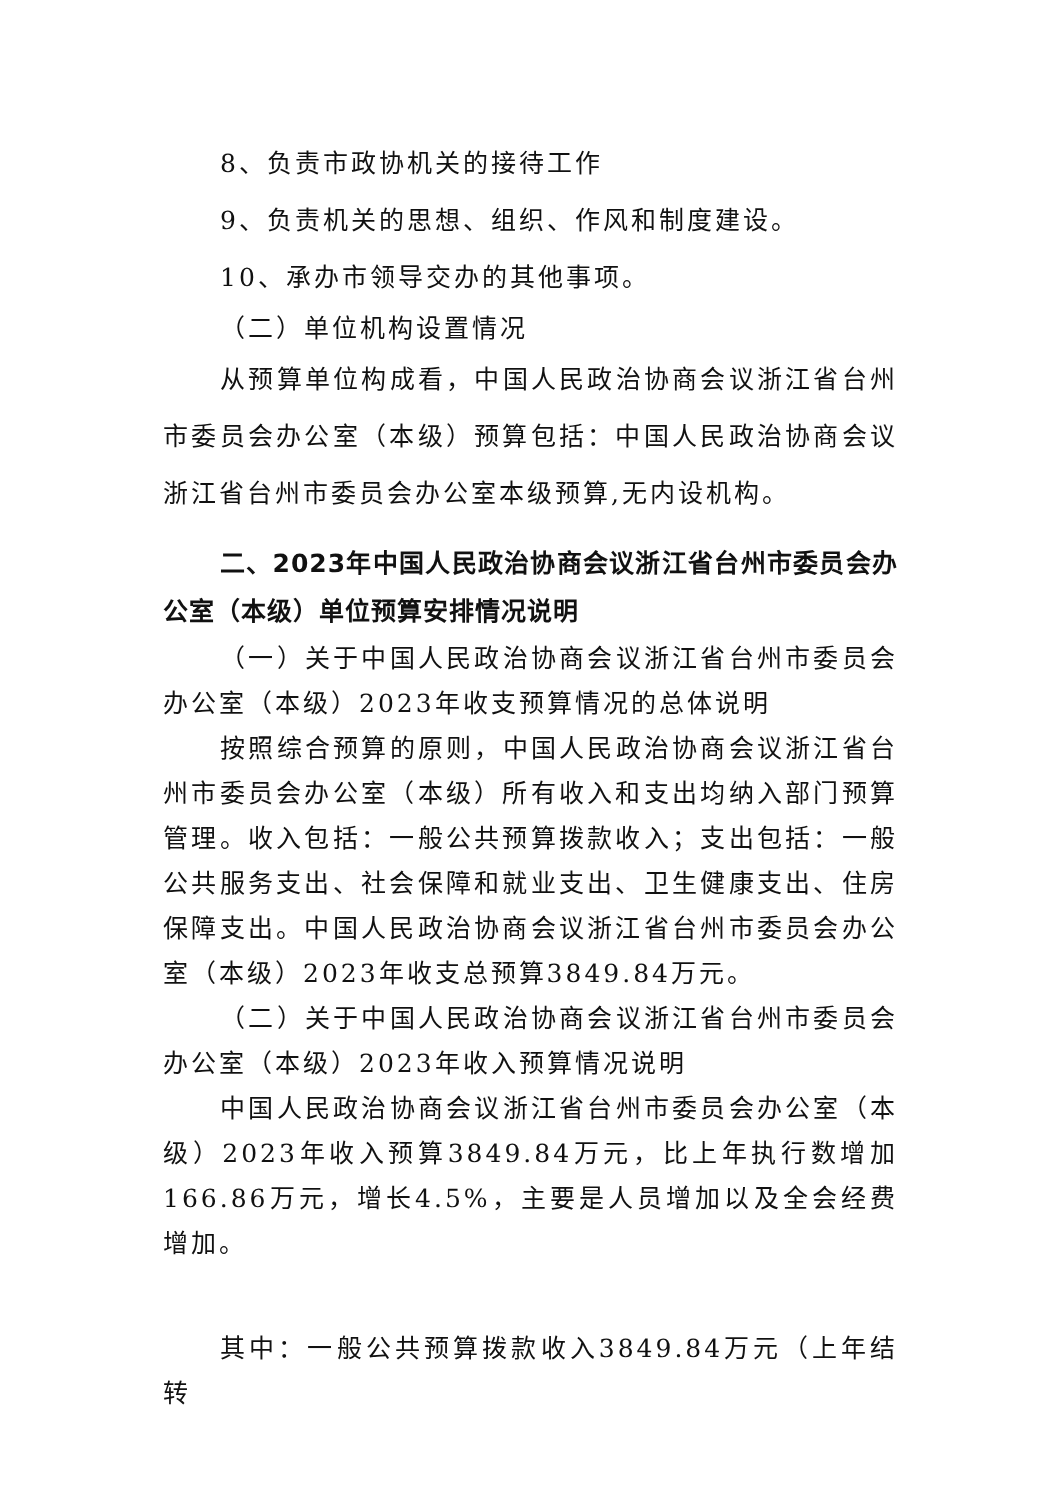8、负责市政协机关的接待工作
9、负责机关的思想、组织、作风和制度建设。
10、承办市领导交办的其他事项。
（二）单位机构设置情况
从预算单位构成看，中国人民政治协商会议浙江省台州市委员会办公室（本级）预算包括：中国人民政治协商会议浙江省台州市委员会办公室本级预算,无内设机构。
二、2023年中国人民政治协商会议浙江省台州市委员会办公室（本级）单位预算安排情况说明
（一）关于中国人民政治协商会议浙江省台州市委员会办公室（本级）2023年收支预算情况的总体说明
按照综合预算的原则，中国人民政治协商会议浙江省台州市委员会办公室（本级）所有收入和支出均纳入部门预算管理。收入包括：一般公共预算拨款收入；支出包括：一般公共服务支出、社会保障和就业支出、卫生健康支出、住房保障支出。中国人民政治协商会议浙江省台州市委员会办公室（本级）2023年收支总预算3849.84万元。
（二）关于中国人民政治协商会议浙江省台州市委员会办公室（本级）2023年收入预算情况说明
中国人民政治协商会议浙江省台州市委员会办公室（本级）2023年收入预算3849.84万元，比上年执行数增加166.86万元，增长4.5%，主要是人员增加以及全会经费增加。
其中：一般公共预算拨款收入3849.84万元（上年结转